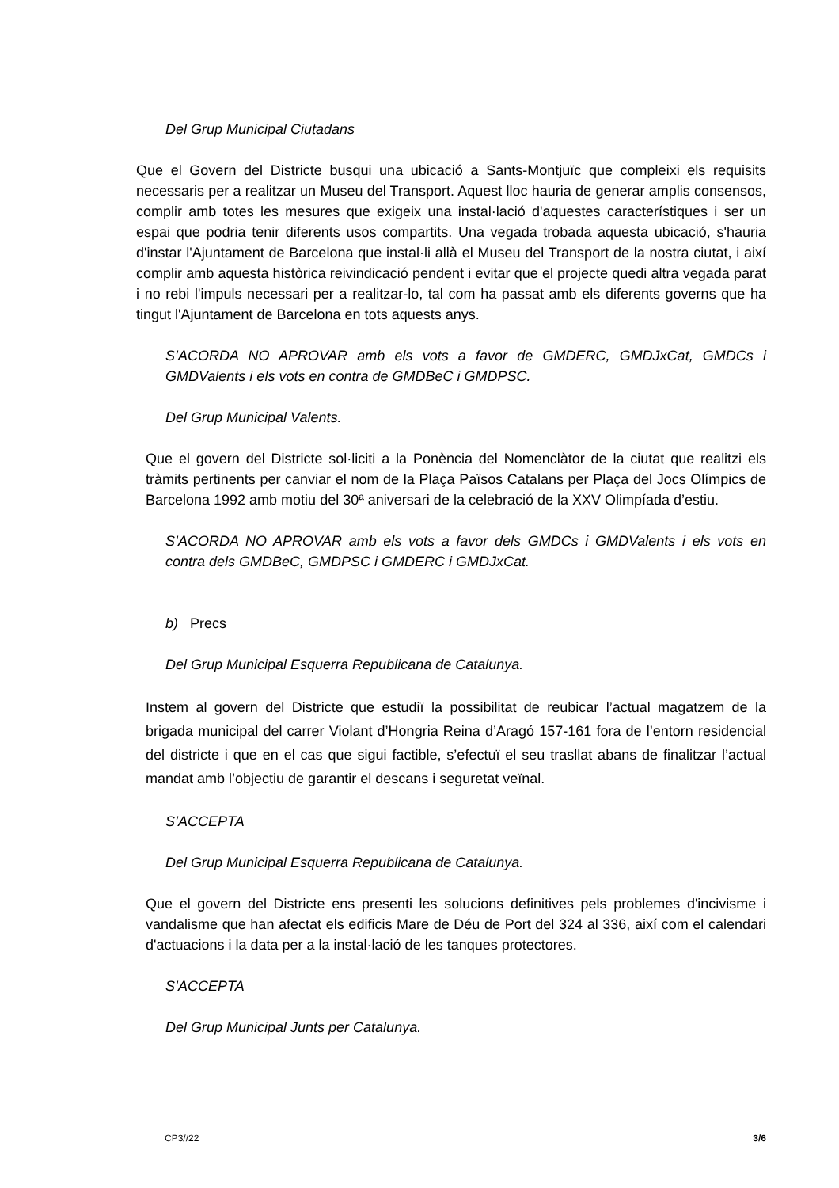Del Grup Municipal Ciutadans
Que el Govern del Districte busqui una ubicació a Sants-Montjuïc que compleixi els requisits necessaris per a realitzar un Museu del Transport. Aquest lloc hauria de generar amplis consensos, complir amb totes les mesures que exigeix una instal·lació d'aquestes característiques i ser un espai que podria tenir diferents usos compartits. Una vegada trobada aquesta ubicació, s'hauria d'instar l'Ajuntament de Barcelona que instal·li allà el Museu del Transport de la nostra ciutat, i així complir amb aquesta històrica reivindicació pendent i evitar que el projecte quedi altra vegada parat i no rebi l'impuls necessari per a realitzar-lo, tal com ha passat amb els diferents governs que ha tingut l'Ajuntament de Barcelona en tots aquests anys.
S’ACORDA NO APROVAR amb els vots a favor de GMDERC, GMDJxCat, GMDCs i GMDValents i els vots en contra de GMDBeC i GMDPSC.
Del Grup Municipal Valents.
Que el govern del Districte sol·liciti a la Ponència del Nomenclàtor de la ciutat que realitzi els tràmits pertinents per canviar el nom de la Plaça Països Catalans per Plaça del Jocs Olímpics de Barcelona 1992 amb motiu del 30ª aniversari de la celebració de la XXV Olimpíada d’estiu.
S’ACORDA NO APROVAR amb els vots a favor dels GMDCs i GMDValents i els vots en contra dels GMDBeC, GMDPSC i GMDERC i GMDJxCat.
b) Precs
Del Grup Municipal Esquerra Republicana de Catalunya.
Instem al govern del Districte que estudiï la possibilitat de reubicar l’actual magatzem de la brigada municipal del carrer Violant d’Hongria Reina d’Aragó 157-161 fora de l’entorn residencial del districte i que en el cas que sigui factible, s’efectuï el seu trasllat abans de finalitzar l’actual mandat amb l’objectiu de garantir el descans i seguretat veïnal.
S’ACCEPTA
Del Grup Municipal Esquerra Republicana de Catalunya.
Que el govern del Districte ens presenti les solucions definitives pels problemes d'incivisme i vandalisme que han afectat els edificis Mare de Déu de Port del 324 al 336, així com el calendari d'actuacions i la data per a la instal·lació de les tanques protectores.
S’ACCEPTA
Del Grup Municipal Junts per Catalunya.
CP3//22 3/6